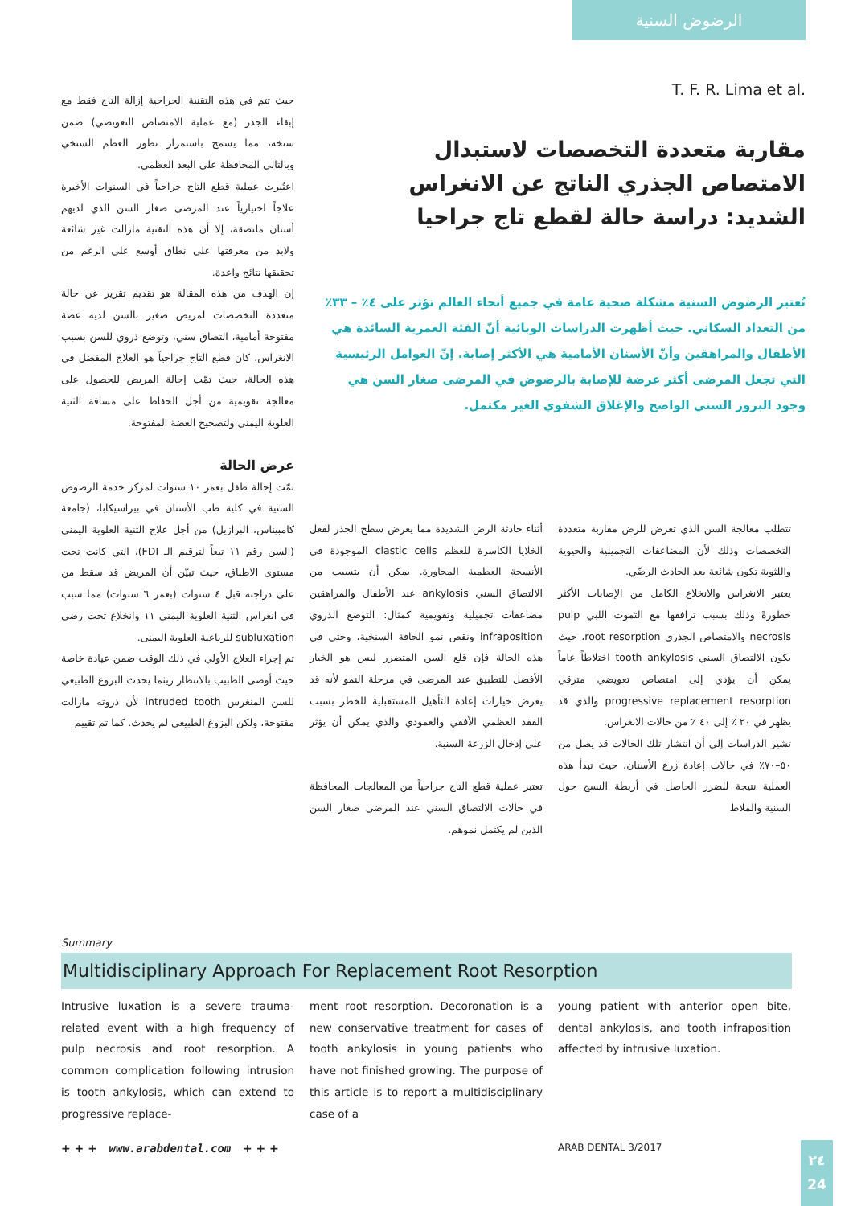الرضوض السنية
T. F. R. Lima et al.
مقاربة متعددة التخصصات لاستبدال الامتصاص الجذري الناتج عن الانغراس الشديد: دراسة حالة لقطع تاج جراحيا
تُعتبر الرضوض السنية مشكلة صحية عامة في جميع أنحاء العالم تؤثر على ٤٪ – ٣٣٪ من التعداد السكاني. حيث أظهرت الدراسات الوبائية أنّ الفئة العمرية السائدة هي الأطفال والمراهقين وأنّ الأسنان الأمامية هي الأكثر إصابة. إنّ العوامل الرئيسية التي تجعل المرضى أكثر عرضة للإصابة بالرضوض في المرضى صغار السن هي وجود البروز السني الواضح والإغلاق الشفوي الغير مكتمل.
حيث تتم في هذه التقنية الجراحية إزالة التاج فقط مع إبقاء الجذر (مع عملية الامتصاص التعويضي) ضمن سنخه، مما يسمح باستمرار تطور العظم السنخي وبالتالي المحافظة على البعد العظمي.
اعتُبرت عملية قطع التاج جراحياً في السنوات الأخيرة علاجاً اختيارياً عند المرضى صغار السن الذي لديهم أسنان ملتصقة، إلا أن هذه التقنية مازالت غير شائعة ولابد من معرفتها على نطاق أوسع على الرغم من تحقيقها نتائج واعدة.
إن الهدف من هذه المقالة هو تقديم تقرير عن حالة متعددة التخصصات لمريض صغير بالسن لديه عضة مفتوحة أمامية، التصاق سني، وتوضع ذروي للسن بسبب الانغراس. كان قطع التاج جراحياً هو العلاج المفضل في هذه الحالة، حيث تمّت إحالة المريض للحصول على معالجة تقويمية من أجل الحفاظ على مسافة الثنية العلوية اليمنى ولتصحيح العضة المفتوحة.
عرض الحالة
تمّت إحالة طفل بعمر ١٠ سنوات لمركز خدمة الرضوض السنية في كلية طب الأسنان في بيراسيكابا، (جامعة كامبيناس، البرازيل) من أجل علاج الثنية العلوية اليمنى (السن رقم ١١ تبعاً لترقيم الـ FDI)، التي كانت تحت مستوى الاطباق، حيث تبيّن أن المريض قد سقط من على دراجته قبل ٤ سنوات (بعمر ٦ سنوات) مما سبب في انغراس الثنية العلوية اليمنى ١١ وانخلاع تحت رضي subluxation للرباعية العلوية اليمنى.
تم إجراء العلاج الأولي في ذلك الوقت ضمن عيادة خاصة حيث أوصى الطبيب بالانتظار ريثما يحدث البزوغ الطبيعي للسن المنغرس intruded tooth لأن ذروته مازالت مفتوحة، ولكن البزوغ الطبيعي لم يحدث. كما تم تقييم
أثناء حادثة الرض الشديدة مما يعرض سطح الجذر لفعل الخلايا الكاسرة للعظم clastic cells الموجودة في الأنسجة العظمية المجاورة. يمكن أن يتسبب من الالتصاق السني ankylosis عند الأطفال والمراهقين مضاعفات تجميلية وتقويمية كمثال: التوضع الذروي infraposition ونقص نمو الحافة السنخية، وحتى في هذه الحالة فإن قلع السن المتضرر ليس هو الخيار الأفضل للتطبيق عند المرضى في مرحلة النمو لأنه قد يعرض خيارات إعادة التأهيل المستقبلية للخطر بسبب الفقد العظمي الأفقي والعمودي والذي يمكن أن يؤثر على إدخال الزرعة السنية.
تعتبر عملية قطع التاج جراحياً من المعالجات المحافظة في حالات الالتصاق السني عند المرضى صغار السن الذين لم يكتمل نموهم.
تتطلب معالجة السن الذي تعرض للرض مقاربة متعددة التخصصات وذلك لأن المضاعفات التجميلية والحيوية واللثوية تكون شائعة بعد الحادث الرضّي.
يعتبر الانغراس والانخلاع الكامل من الإصابات الأكثر خطورةً وذلك بسبب ترافقها مع التموت اللبي pulp necrosis والامتصاص الجذري root resorption، حيث يكون الالتصاق السني tooth ankylosis اختلاطاً عاماً يمكن أن يؤدي إلى امتصاص تعويضي مترقي progressive replacement resorption والذي قد يظهر في ٢٠ ٪ إلى ٤٠ ٪ من حالات الانغراس.
تشير الدراسات إلى أن انتشار تلك الحالات قد يصل من ٥٠–٧٠٪ في حالات إعادة زرع الأسنان، حيث تبدأ هذه العملية نتيجة للضرر الحاصل في أربطة النسج حول السنية والملاط
Summary
Multidisciplinary Approach For Replacement Root Resorption
Intrusive luxation is a severe trauma-related event with a high frequency of pulp necrosis and root resorption. A common complication following intrusion is tooth ankylosis, which can extend to progressive replace-
ment root resorption. Decoronation is a new conservative treatment for cases of tooth ankylosis in young patients who have not finished growing. The purpose of this article is to report a multidisciplinary case of a
young patient with anterior open bite, dental ankylosis, and tooth infraposition affected by intrusive luxation.
+ + + www.arabdental.com + + +
ARAB DENTAL 3/2017
٢٤
24